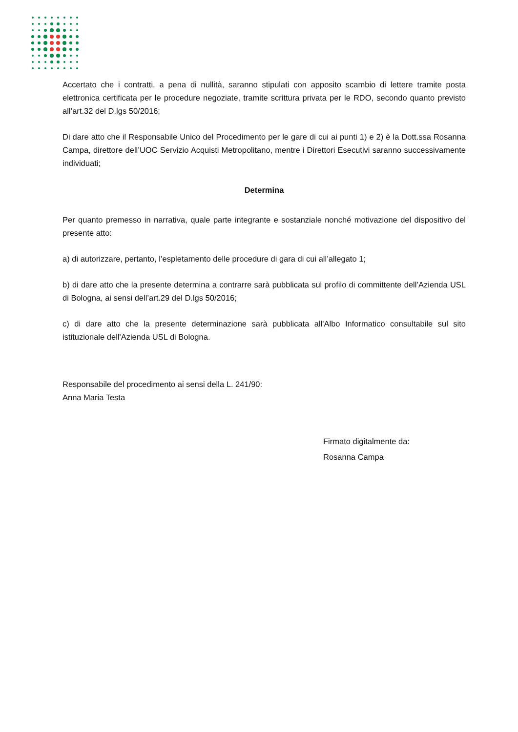Accertato che i contratti, a pena di nullità, saranno stipulati con apposito scambio di lettere tramite posta elettronica certificata per le procedure negoziate, tramite scrittura privata per le RDO, secondo quanto previsto all’art.32 del D.lgs 50/2016;
Di dare atto che il Responsabile Unico del Procedimento per le gare di cui ai punti 1) e 2) è la Dott.ssa Rosanna Campa, direttore dell’UOC Servizio Acquisti Metropolitano, mentre i Direttori Esecutivi saranno successivamente individuati;
Determina
Per quanto premesso in narrativa, quale parte integrante e sostanziale nonché motivazione del dispositivo del presente atto:
a) di autorizzare, pertanto, l’espletamento delle procedure di gara di cui all’allegato 1;
b) di dare atto che la presente determina a contrarre sarà pubblicata sul profilo di committente dell’Azienda USL di Bologna, ai sensi dell’art.29 del D.lgs 50/2016;
c) di dare atto che la presente determinazione sarà pubblicata all'Albo Informatico consultabile sul sito istituzionale dell'Azienda USL di Bologna.
Responsabile del procedimento ai sensi della L. 241/90:
Anna Maria Testa
Firmato digitalmente da:
Rosanna Campa